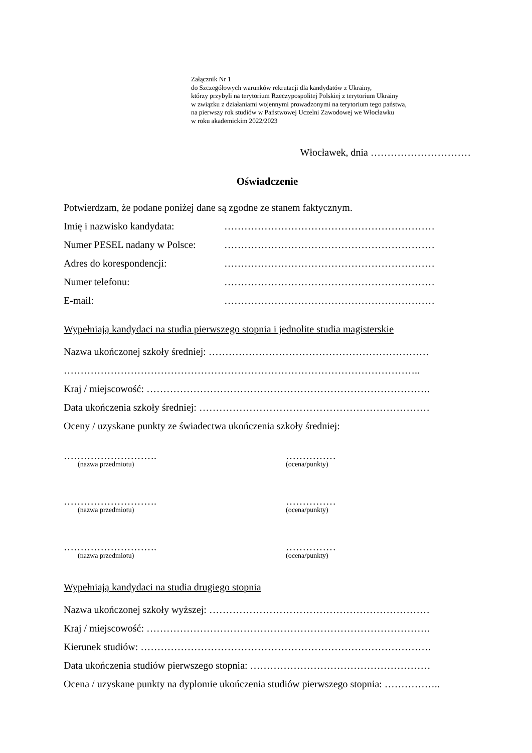Załącznik Nr 1
do Szczegółowych warunków rekrutacji dla kandydatów z Ukrainy,
którzy przybyli na terytorium Rzeczypospolitej Polskiej z terytorium Ukrainy
w związku z działaniami wojennymi prowadzonymi na terytorium tego państwa,
na pierwszy rok studiów w Państwowej Uczelni Zawodowej we Włocławku
w roku akademickim 2022/2023
Włocławek, dnia …………………………
Oświadczenie
Potwierdzam, że podane poniżej dane są zgodne ze stanem faktycznym.
Imię i nazwisko kandydata: ………………………………………………………
Numer PESEL nadany w Polsce: ………………………………………………………
Adres do korespondencji: ………………………………………………………
Numer telefonu: ………………………………………………………
E-mail: ………………………………………………………
Wypełniają kandydaci na studia pierwszego stopnia i jednolite studia magisterskie
Nazwa ukończonej szkoły średniej: …………………………………………………………
……………………………………………………………………………………………..
Kraj / miejscowość: ………………………………………………………………………….
Data ukończenia szkoły średniej: ……………………………………………………………
Oceny / uzyskane punkty ze świadectwa ukończenia szkoły średniej:
……………………….
(nazwa przedmiotu)
……………
(ocena/punkty)
……………………….
(nazwa przedmiotu)
……………
(ocena/punkty)
……………………….
(nazwa przedmiotu)
……………
(ocena/punkty)
Wypełniają kandydaci na studia drugiego stopnia
Nazwa ukończonej szkoły wyższej: …………………………………………………………
Kraj / miejscowość: ………………………………………………………………………….
Kierunek studiów: ……………………………………………………………………………
Data ukończenia studiów pierwszego stopnia: ………………………………………………
Ocena / uzyskane punkty na dyplomie ukończenia studiów pierwszego stopnia: ……………..